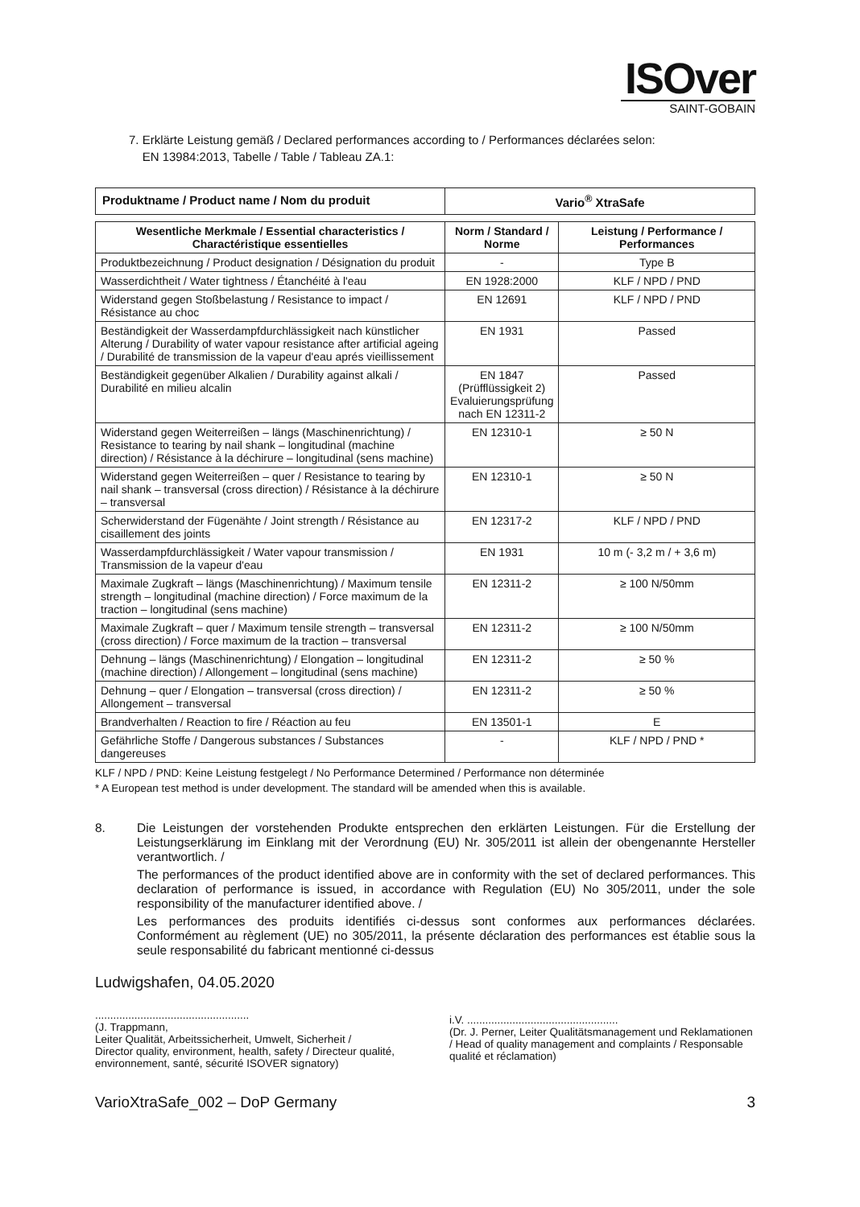ISOver
SAINT-GOBAIN
7. Erklärte Leistung gemäß / Declared performances according to / Performances déclarées selon:
EN 13984:2013, Tabelle / Table / Tableau ZA.1:
| Produktname / Product name / Nom du produit | Vario<sup>®</sup> XtraSafe |
| Wesentliche Merkmale / Essential characteristics / Charactéristique essentielles | Norm / Standard / Norme | Leistung / Performance / Performances |
| --- | --- | --- |
| Produktbezeichnung / Product designation / Désignation du produit | - | Type B |
| Wasserdichtheit / Water tightness / Étanchéité à l'eau | EN 1928:2000 | KLF / NPD / PND |
| Widerstand gegen Stoßbelastung / Resistance to impact / Résistance au choc | EN 12691 | KLF / NPD / PND |
| Beständigkeit der Wasserdampfdurchlässigkeit nach künstlicher Alterung / Durability of water vapour resistance after artificial ageing / Durabilité de transmission de la vapeur d'eau aprés vieillissement | EN 1931 | Passed |
| Beständigkeit gegenüber Alkalien / Durability against alkali / Durabilité en milieu alcalin | EN 1847 (Prüfflüssigkeit 2) Evaluierungsprüfung nach EN 12311-2 | Passed |
| Widerstand gegen Weiterreißen – längs (Maschinenrichtung) / Resistance to tearing by nail shank – longitudinal (machine direction) / Résistance à la déchirure – longitudinal (sens machine) | EN 12310-1 | ≥ 50 N |
| Widerstand gegen Weiterreißen – quer / Resistance to tearing by nail shank – transversal (cross direction) / Résistance à la déchirure – transversal | EN 12310-1 | ≥ 50 N |
| Scherwiderstand der Fügenähte / Joint strength / Résistance au cisaillement des joints | EN 12317-2 | KLF / NPD / PND |
| Wasserdampfdurchlässigkeit / Water vapour transmission / Transmission de la vapeur d'eau | EN 1931 | 10 m (- 3,2 m / + 3,6 m) |
| Maximale Zugkraft – längs (Maschinenrichtung) / Maximum tensile strength – longitudinal (machine direction) / Force maximum de la traction – longitudinal (sens machine) | EN 12311-2 | ≥ 100 N/50mm |
| Maximale Zugkraft – quer / Maximum tensile strength – transversal (cross direction) / Force maximum de la traction – transversal | EN 12311-2 | ≥ 100 N/50mm |
| Dehnung – längs (Maschinenrichtung) / Elongation – longitudinal (machine direction) / Allongement – longitudinal (sens machine) | EN 12311-2 | ≥ 50 % |
| Dehnung – quer / Elongation – transversal (cross direction) / Allongement – transversal | EN 12311-2 | ≥ 50 % |
| Brandverhalten / Reaction to fire / Réaction au feu | EN 13501-1 | E |
| Gefährliche Stoffe / Dangerous substances / Substances dangereuses | - | KLF / NPD / PND * |
KLF / NPD / PND: Keine Leistung festgelegt / No Performance Determined / Performance non déterminée
* A European test method is under development. The standard will be amended when this is available.
8. Die Leistungen der vorstehenden Produkte entsprechen den erklärten Leistungen. Für die Erstellung der Leistungserklärung im Einklang mit der Verordnung (EU) Nr. 305/2011 ist allein der obengenannte Hersteller verantwortlich. /
The performances of the product identified above are in conformity with the set of declared performances. This declaration of performance is issued, in accordance with Regulation (EU) No 305/2011, under the sole responsibility of the manufacturer identified above. /
Les performances des produits identifiés ci-dessus sont conformes aux performances déclarées. Conformément au règlement (UE) no 305/2011, la présente déclaration des performances est établie sous la seule responsabilité du fabricant mentionné ci-dessus
Ludwigshafen, 04.05.2020
...................................................
(J. Trappmann,
Leiter Qualität, Arbeitssicherheit, Umwelt, Sicherheit /
Director quality, environment, health, safety / Directeur qualité, environnement, santé, sécurité ISOVER signatory)
i.V. ..................................................
(Dr. J. Perner, Leiter Qualitätsmanagement und Reklamationen / Head of quality management and complaints / Responsable qualité et réclamation)
VarioXtraSafe_002 – DoP Germany 3